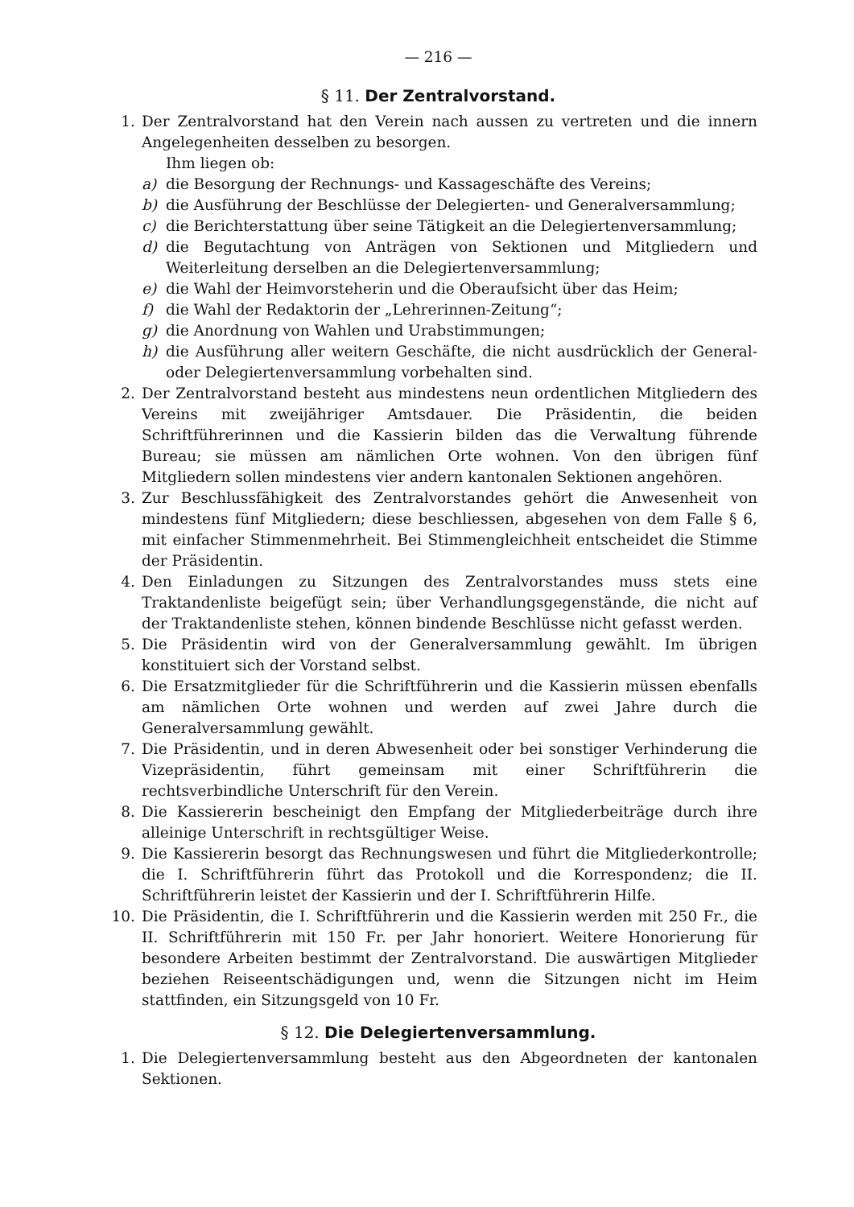— 216 —
§ 11. Der Zentralvorstand.
1. Der Zentralvorstand hat den Verein nach aussen zu vertreten und die innern Angelegenheiten desselben zu besorgen.
Ihm liegen ob:
a) die Besorgung der Rechnungs- und Kassageschäfte des Vereins;
b) die Ausführung der Beschlüsse der Delegierten- und Generalversammlung;
c) die Berichterstattung über seine Tätigkeit an die Delegiertenversammlung;
d) die Begutachtung von Anträgen von Sektionen und Mitgliedern und Weiterleitung derselben an die Delegiertenversammlung;
e) die Wahl der Heimvorsteherin und die Oberaufsicht über das Heim;
f) die Wahl der Redaktorin der „Lehrerinnen-Zeitung“;
g) die Anordnung von Wahlen und Urabstimmungen;
h) die Ausführung aller weitern Geschäfte, die nicht ausdrücklich der General- oder Delegiertenversammlung vorbehalten sind.
2. Der Zentralvorstand besteht aus mindestens neun ordentlichen Mitgliedern des Vereins mit zweijähriger Amtsdauer. Die Präsidentin, die beiden Schriftführerinnen und die Kassierin bilden das die Verwaltung führende Bureau; sie müssen am nämlichen Orte wohnen. Von den übrigen fünf Mitgliedern sollen mindestens vier andern kantonalen Sektionen angehören.
3. Zur Beschlussfähigkeit des Zentralvorstandes gehört die Anwesenheit von mindestens fünf Mitgliedern; diese beschliessen, abgesehen von dem Falle § 6, mit einfacher Stimmenmehrheit. Bei Stimmengleichheit entscheidet die Stimme der Präsidentin.
4. Den Einladungen zu Sitzungen des Zentralvorstandes muss stets eine Traktandenliste beigefügt sein; über Verhandlungsgegenstände, die nicht auf der Traktandenliste stehen, können bindende Beschlüsse nicht gefasst werden.
5. Die Präsidentin wird von der Generalversammlung gewählt. Im übrigen konstituiert sich der Vorstand selbst.
6. Die Ersatzmitglieder für die Schriftführerin und die Kassierin müssen ebenfalls am nämlichen Orte wohnen und werden auf zwei Jahre durch die Generalversammlung gewählt.
7. Die Präsidentin, und in deren Abwesenheit oder bei sonstiger Verhinderung die Vizepräsidentin, führt gemeinsam mit einer Schriftführerin die rechtsverbindliche Unterschrift für den Verein.
8. Die Kassiererin bescheinigt den Empfang der Mitgliederbeiträge durch ihre alleinige Unterschrift in rechtsgültiger Weise.
9. Die Kassiererin besorgt das Rechnungswesen und führt die Mitgliederkontrolle; die I. Schriftführerin führt das Protokoll und die Korrespondenz; die II. Schriftführerin leistet der Kassierin und der I. Schriftführerin Hilfe.
10. Die Präsidentin, die I. Schriftführerin und die Kassierin werden mit 250 Fr., die II. Schriftführerin mit 150 Fr. per Jahr honoriert. Weitere Honorierung für besondere Arbeiten bestimmt der Zentralvorstand. Die auswärtigen Mitglieder beziehen Reiseentschädigungen und, wenn die Sitzungen nicht im Heim stattfinden, ein Sitzungsgeld von 10 Fr.
§ 12. Die Delegiertenversammlung.
1. Die Delegiertenversammlung besteht aus den Abgeordneten der kantonalen Sektionen.